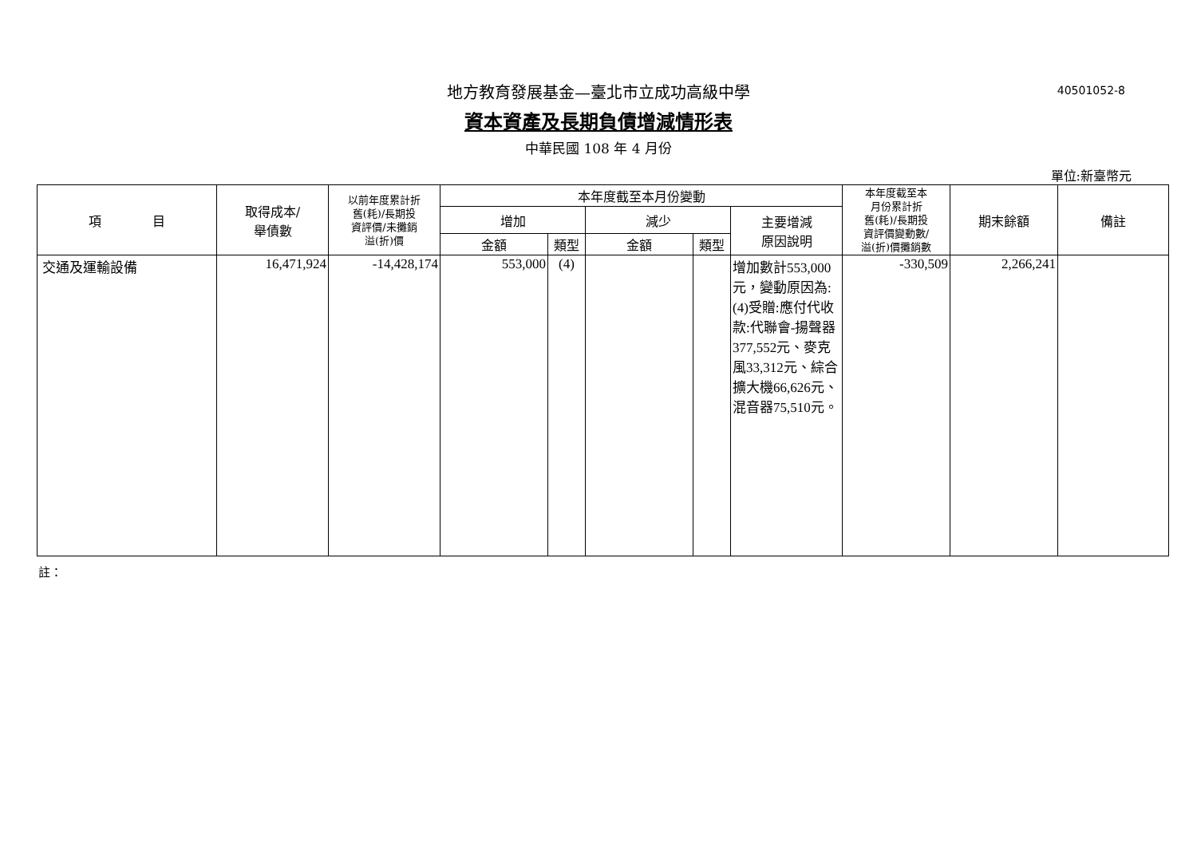40501052-8
地方教育發展基金—臺北市立成功高級中學
資本資產及長期負債增減情形表
中華民國 108 年 4 月份
單位:新臺幣元
| 項 目 | 取得成本/ 舉債數 | 以前年度累計折 舊(耗)/長期投 資評價/未攤銷 溢(折)價 | 本年度截至本月份變動 | | | | | 本年度截至本 月份累計折 舊(耗)/長期投 資評價變動數/ 溢(折)價攤銷數 | 期末餘額 | 備註 |
| --- | --- | --- | --- | --- | --- | --- | --- | --- | --- | --- |
| | | | 增加 | | 減少 | | 主要增減 原因說明 | | | |
| | | | 金額 | 類型 | 金額 | 類型 | | | | |
| 交通及運輸設備 | 16,471,924 | -14,428,174 | 553,000 | (4) | | | 增加數計553,000元，變動原因為:(4)受贈:應付代收款:代聯會-揚聲器377,552元、麥克風33,312元、綜合擴大機66,626元、混音器75,510元。 | -330,509 | 2,266,241 | |
註：